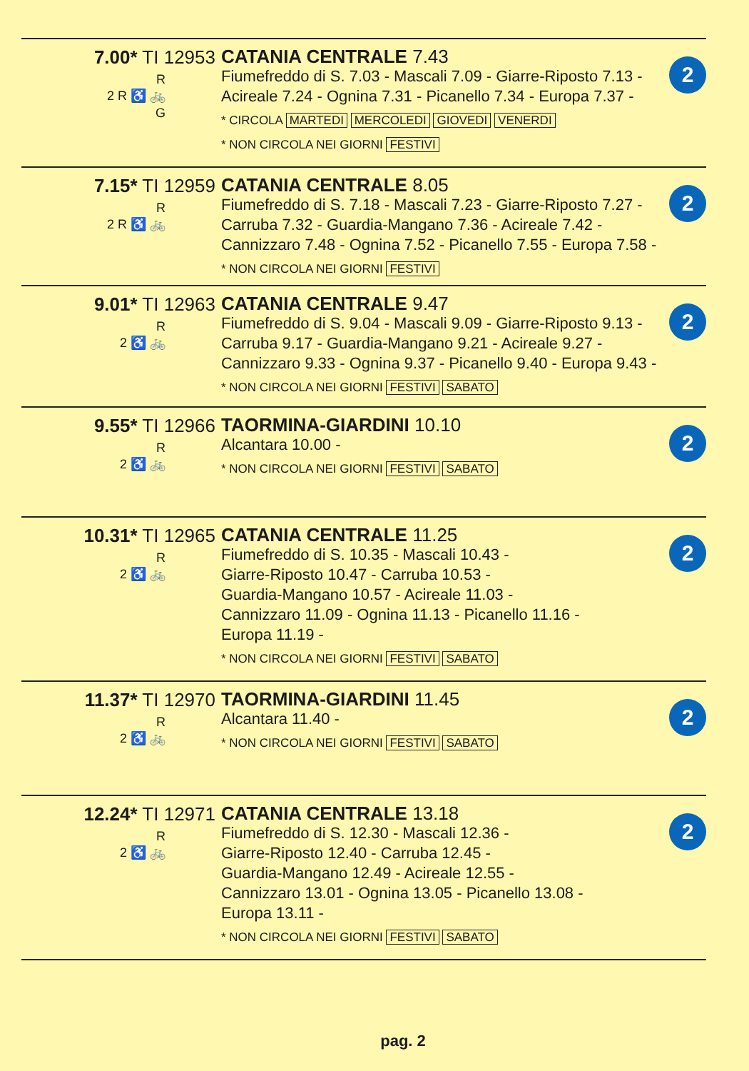7.00* TI 12953
R
2 R ♿ 🚲
G
CATANIA CENTRALE 7.43
Fiumefreddo di S. 7.03 - Mascali 7.09 - Giarre-Riposto 7.13 - Acireale 7.24 - Ognina 7.31 - Picanello 7.34 - Europa 7.37 -
* CIRCOLA MARTEDI MERCOLEDI GIOVEDI VENERDI
* NON CIRCOLA NEI GIORNI FESTIVI
2
7.15* TI 12959
R
2 R ♿ 🚲
CATANIA CENTRALE 8.05
Fiumefreddo di S. 7.18 - Mascali 7.23 - Giarre-Riposto 7.27 - Carruba 7.32 - Guardia-Mangano 7.36 - Acireale 7.42 - Cannizzaro 7.48 - Ognina 7.52 - Picanello 7.55 - Europa 7.58 -
* NON CIRCOLA NEI GIORNI FESTIVI
2
9.01* TI 12963
R
2 ♿ 🚲
CATANIA CENTRALE 9.47
Fiumefreddo di S. 9.04 - Mascali 9.09 - Giarre-Riposto 9.13 - Carruba 9.17 - Guardia-Mangano 9.21 - Acireale 9.27 - Cannizzaro 9.33 - Ognina 9.37 - Picanello 9.40 - Europa 9.43 -
* NON CIRCOLA NEI GIORNI FESTIVI SABATO
2
9.55* TI 12966
R
2 ♿ 🚲
TAORMINA-GIARDINI 10.10
Alcantara 10.00 -
* NON CIRCOLA NEI GIORNI FESTIVI SABATO
2
10.31* TI 12965
R
2 ♿ 🚲
CATANIA CENTRALE 11.25
Fiumefreddo di S. 10.35 - Mascali 10.43 -
Giarre-Riposto 10.47 - Carruba 10.53 -
Guardia-Mangano 10.57 - Acireale 11.03 -
Cannizzaro 11.09 - Ognina 11.13 - Picanello 11.16 -
Europa 11.19 -
* NON CIRCOLA NEI GIORNI FESTIVI SABATO
2
11.37* TI 12970
R
2 ♿ 🚲
TAORMINA-GIARDINI 11.45
Alcantara 11.40 -
* NON CIRCOLA NEI GIORNI FESTIVI SABATO
2
12.24* TI 12971
R
2 ♿ 🚲
CATANIA CENTRALE 13.18
Fiumefreddo di S. 12.30 - Mascali 12.36 -
Giarre-Riposto 12.40 - Carruba 12.45 -
Guardia-Mangano 12.49 - Acireale 12.55 -
Cannizzaro 13.01 - Ognina 13.05 - Picanello 13.08 -
Europa 13.11 -
* NON CIRCOLA NEI GIORNI FESTIVI SABATO
2
pag. 2